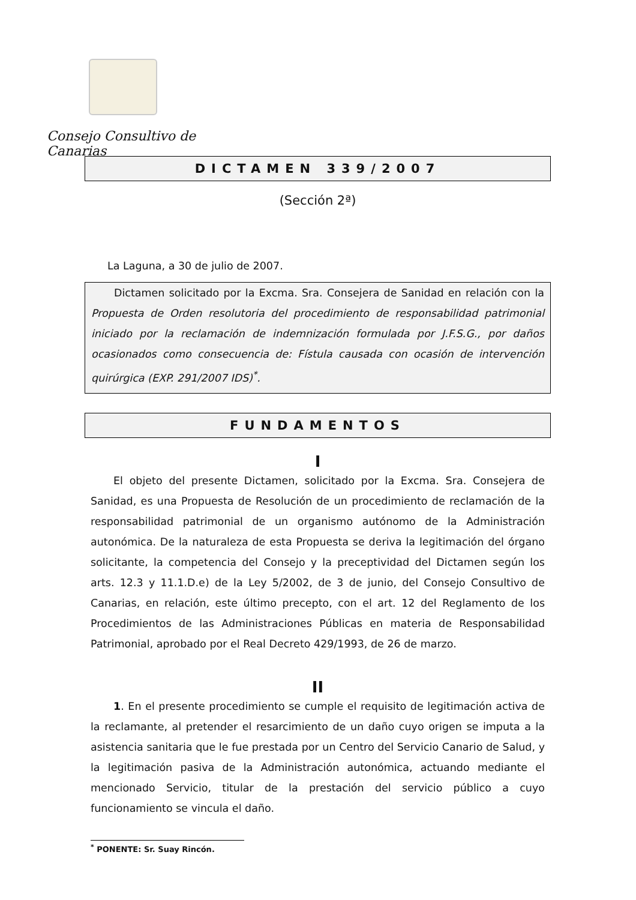Consejo Consultivo de Canarias
DICTAMEN 339/2007
(Sección 2ª)
La Laguna, a 30 de julio de 2007.
Dictamen solicitado por la Excma. Sra. Consejera de Sanidad en relación con la Propuesta de Orden resolutoria del procedimiento de responsabilidad patrimonial iniciado por la reclamación de indemnización formulada por J.F.S.G., por daños ocasionados como consecuencia de: Fístula causada con ocasión de intervención quirúrgica (EXP. 291/2007 IDS)<sup>*</sup>.
FUNDAMENTOS
I
El objeto del presente Dictamen, solicitado por la Excma. Sra. Consejera de Sanidad, es una Propuesta de Resolución de un procedimiento de reclamación de la responsabilidad patrimonial de un organismo autónomo de la Administración autonómica. De la naturaleza de esta Propuesta se deriva la legitimación del órgano solicitante, la competencia del Consejo y la preceptividad del Dictamen según los arts. 12.3 y 11.1.D.e) de la Ley 5/2002, de 3 de junio, del Consejo Consultivo de Canarias, en relación, este último precepto, con el art. 12 del Reglamento de los Procedimientos de las Administraciones Públicas en materia de Responsabilidad Patrimonial, aprobado por el Real Decreto 429/1993, de 26 de marzo.
II
1. En el presente procedimiento se cumple el requisito de legitimación activa de la reclamante, al pretender el resarcimiento de un daño cuyo origen se imputa a la asistencia sanitaria que le fue prestada por un Centro del Servicio Canario de Salud, y la legitimación pasiva de la Administración autonómica, actuando mediante el mencionado Servicio, titular de la prestación del servicio público a cuyo funcionamiento se vincula el daño.
<sup>*</sup> PONENTE: Sr. Suay Rincón.